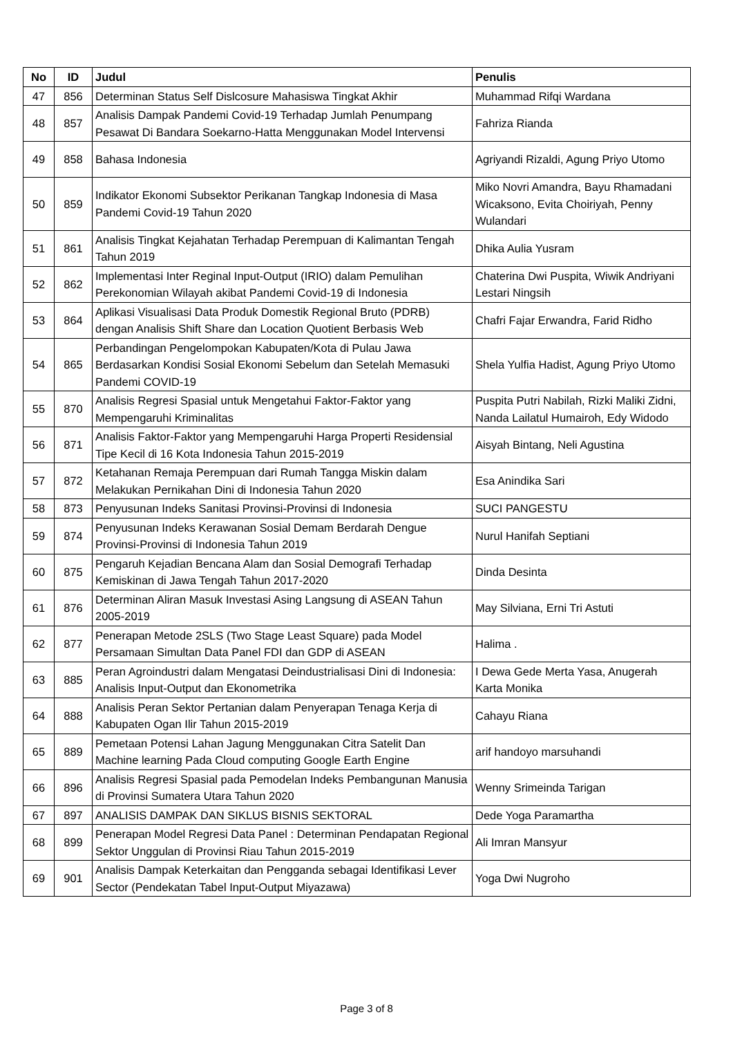| No | ID | Judul | Penulis |
| --- | --- | --- | --- |
| 47 | 856 | Determinan Status Self Dislcosure Mahasiswa Tingkat Akhir | Muhammad Rifqi Wardana |
| 48 | 857 | Analisis Dampak Pandemi Covid-19 Terhadap Jumlah Penumpang Pesawat Di Bandara Soekarno-Hatta Menggunakan Model Intervensi | Fahriza Rianda |
| 49 | 858 | Bahasa Indonesia | Agriyandi Rizaldi, Agung Priyo Utomo |
| 50 | 859 | Indikator Ekonomi Subsektor Perikanan Tangkap Indonesia di Masa Pandemi Covid-19 Tahun 2020 | Miko Novri Amandra, Bayu Rhamadani Wicaksono, Evita Choiriyah, Penny Wulandari |
| 51 | 861 | Analisis Tingkat Kejahatan Terhadap Perempuan di Kalimantan Tengah Tahun 2019 | Dhika Aulia Yusram |
| 52 | 862 | Implementasi Inter Reginal Input-Output (IRIO) dalam Pemulihan Perekonomian Wilayah akibat Pandemi Covid-19 di Indonesia | Chaterina Dwi Puspita, Wiwik Andriyani Lestari Ningsih |
| 53 | 864 | Aplikasi Visualisasi Data Produk Domestik Regional Bruto (PDRB) dengan Analisis Shift Share dan Location Quotient Berbasis Web | Chafri Fajar Erwandra, Farid Ridho |
| 54 | 865 | Perbandingan Pengelompokan Kabupaten/Kota di Pulau Jawa Berdasarkan Kondisi Sosial Ekonomi Sebelum dan Setelah Memasuki Pandemi COVID-19 | Shela Yulfia Hadist, Agung Priyo Utomo |
| 55 | 870 | Analisis Regresi Spasial untuk Mengetahui Faktor-Faktor yang Mempengaruhi Kriminalitas | Puspita Putri Nabilah, Rizki Maliki Zidni, Nanda Lailatul Humairoh, Edy Widodo |
| 56 | 871 | Analisis Faktor-Faktor yang Mempengaruhi Harga Properti Residensial Tipe Kecil di 16 Kota Indonesia Tahun 2015-2019 | Aisyah Bintang, Neli Agustina |
| 57 | 872 | Ketahanan Remaja Perempuan dari Rumah Tangga Miskin dalam Melakukan Pernikahan Dini di Indonesia Tahun 2020 | Esa Anindika Sari |
| 58 | 873 | Penyusunan Indeks Sanitasi Provinsi-Provinsi di Indonesia | SUCI PANGESTU |
| 59 | 874 | Penyusunan Indeks Kerawanan Sosial Demam Berdarah Dengue Provinsi-Provinsi di Indonesia Tahun 2019 | Nurul Hanifah Septiani |
| 60 | 875 | Pengaruh Kejadian Bencana Alam dan Sosial Demografi Terhadap Kemiskinan di Jawa Tengah Tahun 2017-2020 | Dinda Desinta |
| 61 | 876 | Determinan Aliran Masuk Investasi Asing Langsung di ASEAN Tahun 2005-2019 | May Silviana, Erni Tri Astuti |
| 62 | 877 | Penerapan Metode 2SLS (Two Stage Least Square) pada Model Persamaan Simultan Data Panel FDI dan GDP di ASEAN | Halima . |
| 63 | 885 | Peran Agroindustri dalam Mengatasi Deindustrialisasi Dini di Indonesia: Analisis Input-Output dan Ekonometrika | I Dewa Gede Merta Yasa, Anugerah Karta Monika |
| 64 | 888 | Analisis Peran Sektor Pertanian dalam Penyerapan Tenaga Kerja di Kabupaten Ogan Ilir Tahun 2015-2019 | Cahayu Riana |
| 65 | 889 | Pemetaan Potensi Lahan Jagung Menggunakan Citra Satelit Dan Machine learning Pada Cloud computing Google Earth Engine | arif handoyo marsuhandi |
| 66 | 896 | Analisis Regresi Spasial pada Pemodelan Indeks Pembangunan Manusia di Provinsi Sumatera Utara Tahun 2020 | Wenny Srimeinda Tarigan |
| 67 | 897 | ANALISIS DAMPAK DAN SIKLUS BISNIS SEKTORAL | Dede Yoga Paramartha |
| 68 | 899 | Penerapan Model Regresi Data Panel : Determinan Pendapatan Regional Sektor Unggulan di Provinsi Riau Tahun 2015-2019 | Ali Imran Mansyur |
| 69 | 901 | Analisis Dampak Keterkaitan dan Pengganda sebagai Identifikasi Lever Sector (Pendekatan Tabel Input-Output Miyazawa) | Yoga Dwi Nugroho |
Page 3 of 8